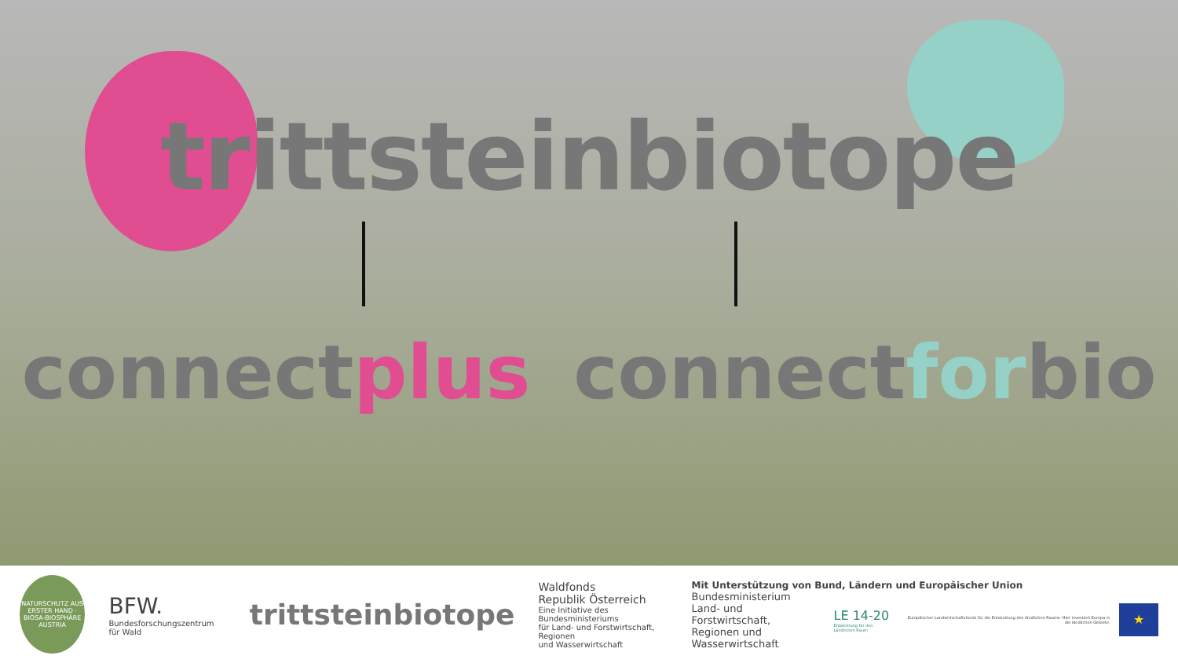trittsteinbiotope
connectplus connectforbio
NATURSCHUTZ AUS ERSTER HAND · BIOSA-BIOSPHÄRE AUSTRIA
BFW.
Bundesforschungszentrum für Wald
trittsteinbiotope
Waldfonds
Republik Österreich
Eine Initiative des Bundesministeriums
für Land- und Forstwirtschaft, Regionen
und Wasserwirtschaft
Mit Unterstützung von Bund, Ländern und Europäischer Union
Bundesministerium
Land- und Forstwirtschaft,
Regionen und Wasserwirtschaft
LE 14-20
Entwicklung für den Ländlichen Raum
Europäischer Landwirtschaftsfonds für die Entwicklung des ländlichen Raums: Hier investiert Europa in die ländlichen Gebiete.
★